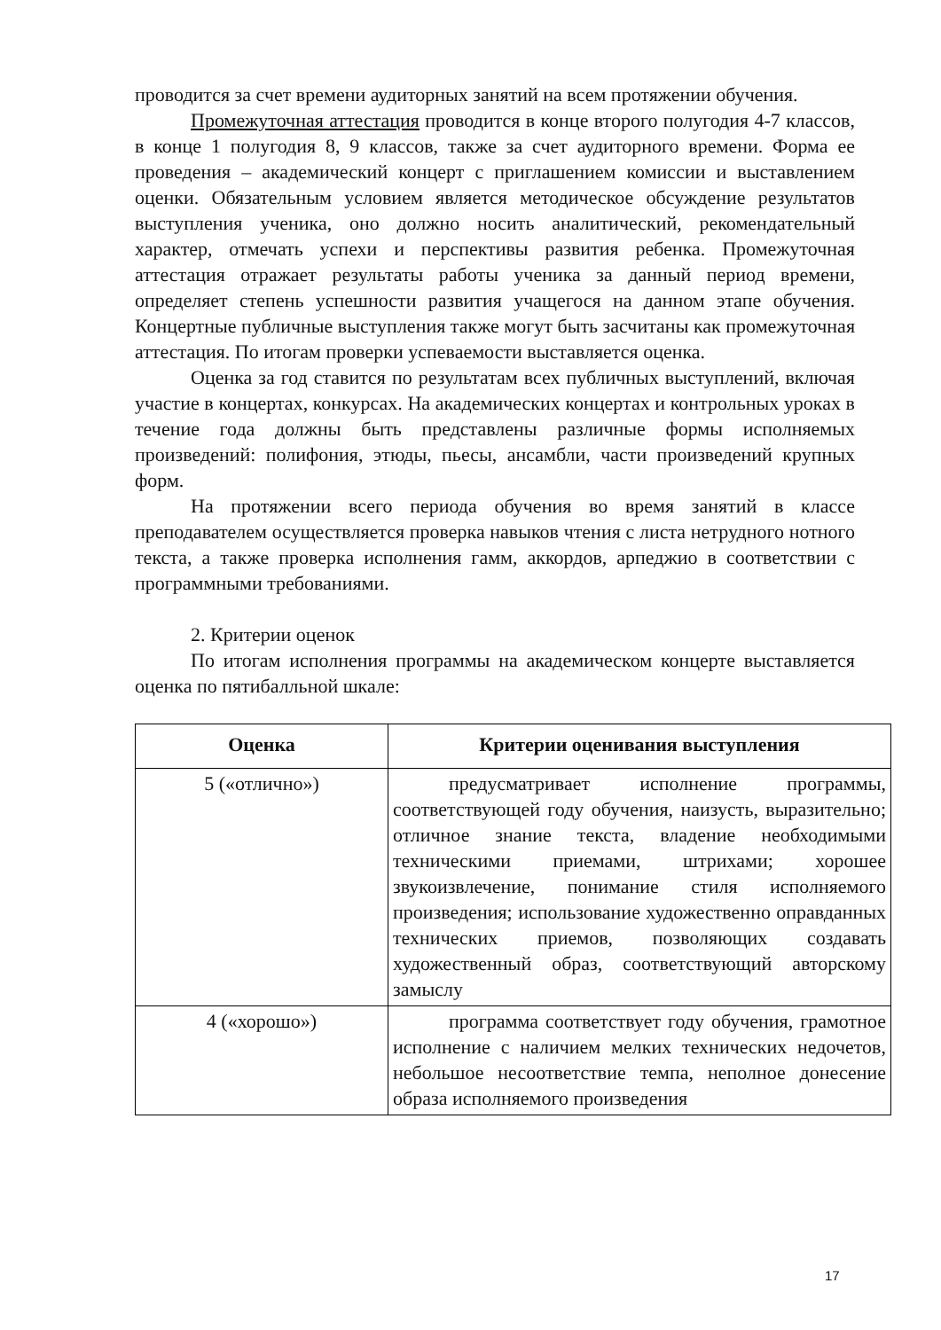проводится за счет времени аудиторных занятий на всем протяжении обучения.
Промежуточная аттестация проводится в конце второго полугодия 4-7 классов, в конце 1 полугодия 8, 9 классов, также за счет аудиторного времени. Форма ее проведения – академический концерт с приглашением комиссии и выставлением оценки. Обязательным условием является методическое обсуждение результатов выступления ученика, оно должно носить аналитический, рекомендательный характер, отмечать успехи и перспективы развития ребенка. Промежуточная аттестация отражает результаты работы ученика за данный период времени, определяет степень успешности развития учащегося на данном этапе обучения. Концертные публичные выступления также могут быть засчитаны как промежуточная аттестация. По итогам проверки успеваемости выставляется оценка.
Оценка за год ставится по результатам всех публичных выступлений, включая участие в концертах, конкурсах. На академических концертах и контрольных уроках в течение года должны быть представлены различные формы исполняемых произведений: полифония, этюды, пьесы, ансамбли, части произведений крупных форм.
На протяжении всего периода обучения во время занятий в классе преподавателем осуществляется проверка навыков чтения с листа нетрудного нотного текста, а также проверка исполнения гамм, аккордов, арпеджио в соответствии с программными требованиями.
2. Критерии оценок
По итогам исполнения программы на академическом концерте выставляется оценка по пятибалльной шкале:
| Оценка | Критерии оценивания выступления |
| --- | --- |
| 5 («отлично») | предусматривает исполнение программы, соответствующей году обучения, наизусть, выразительно; отличное знание текста, владение необходимыми техническими приемами, штрихами; хорошее звукоизвлечение, понимание стиля исполняемого произведения; использование художественно оправданных технических приемов, позволяющих создавать художественный образ, соответствующий авторскому замыслу |
| 4 («хорошо») | программа соответствует году обучения, грамотное исполнение с наличием мелких технических недочетов, небольшое несоответствие темпа, неполное донесение образа исполняемого произведения |
17